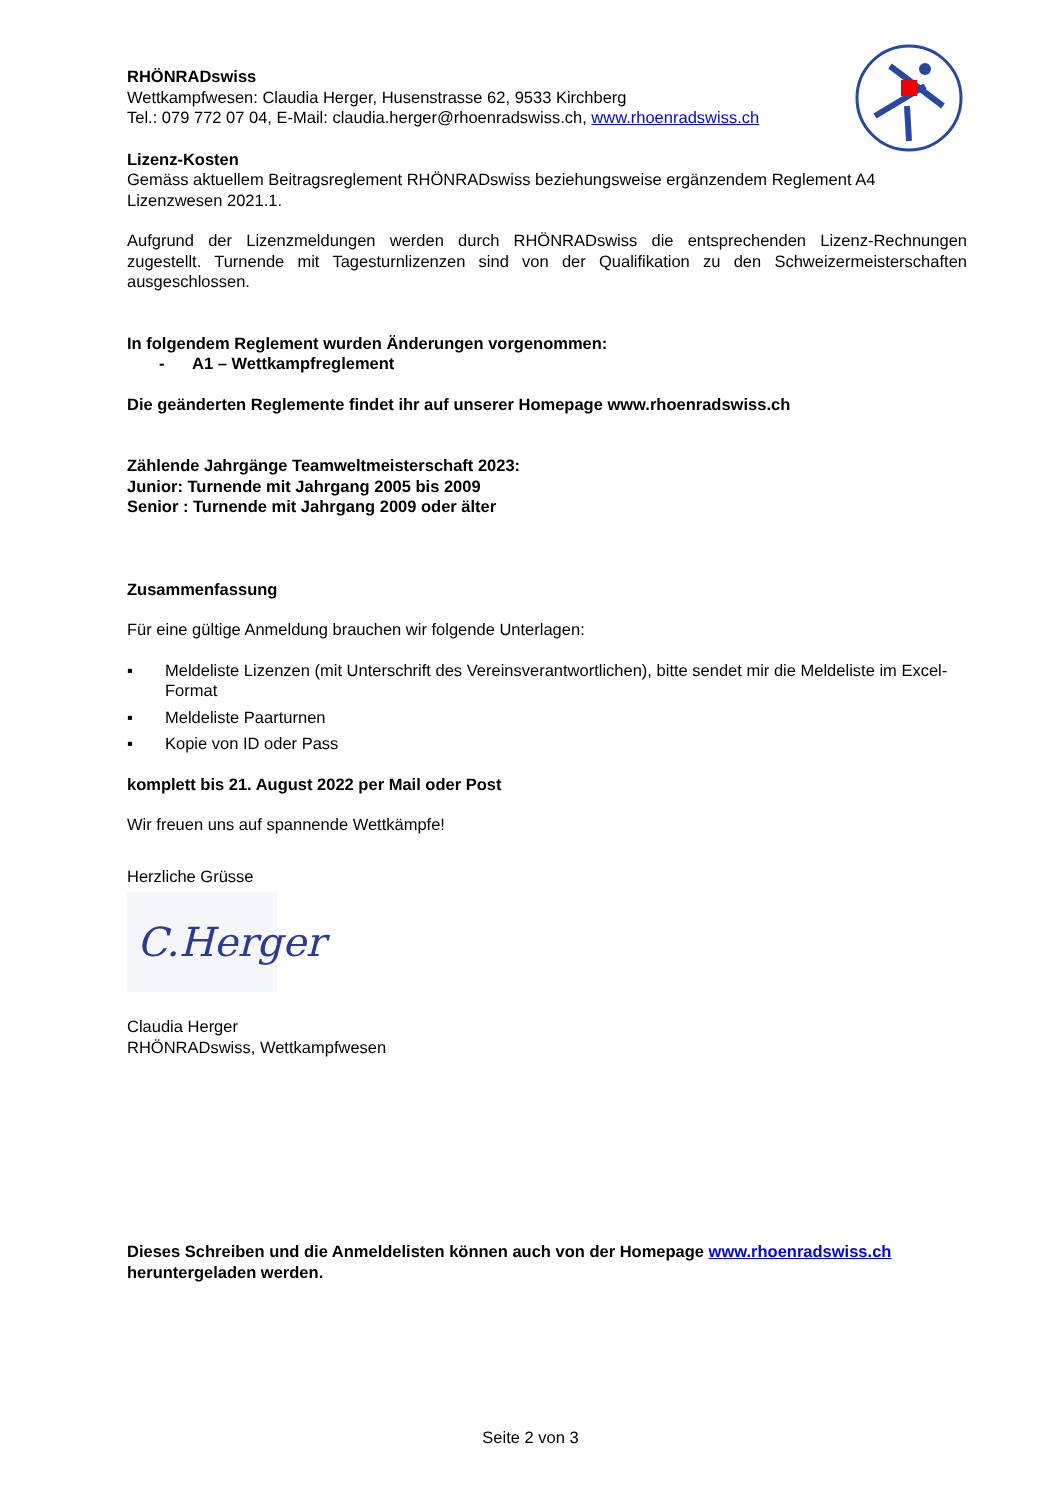RHÖNRADswiss
Wettkampfwesen: Claudia Herger, Husenstrasse 62, 9533 Kirchberg
Tel.: 079 772 07 04, E-Mail: claudia.herger@rhoenradswiss.ch, www.rhoenradswiss.ch
Lizenz-Kosten
Gemäss aktuellem Beitragsreglement RHÖNRADswiss beziehungsweise ergänzendem Reglement A4 Lizenzwesen 2021.1.
Aufgrund der Lizenzmeldungen werden durch RHÖNRADswiss die entsprechenden Lizenz-Rechnungen zugestellt. Turnende mit Tagesturnlizenzen sind von der Qualifikation zu den Schweizermeisterschaften ausgeschlossen.
In folgendem Reglement wurden Änderungen vorgenommen:
- A1 – Wettkampfreglement
Die geänderten Reglemente findet ihr auf unserer Homepage www.rhoenradswiss.ch
Zählende Jahrgänge Teamweltmeisterschaft 2023:
Junior: Turnende mit Jahrgang 2005 bis 2009
Senior : Turnende mit Jahrgang 2009 oder älter
Zusammenfassung
Für eine gültige Anmeldung brauchen wir folgende Unterlagen:
▪ Meldeliste Lizenzen (mit Unterschrift des Vereinsverantwortlichen), bitte sendet mir die Meldeliste im Excel-Format
▪ Meldeliste Paarturnen
▪ Kopie von ID oder Pass
komplett bis 21. August 2022 per Mail oder Post
Wir freuen uns auf spannende Wettkämpfe!
Herzliche Grüsse
C.Herger
Claudia Herger
RHÖNRADswiss, Wettkampfwesen
Dieses Schreiben und die Anmeldelisten können auch von der Homepage www.rhoenradswiss.ch heruntergeladen werden.
Seite 2 von 3